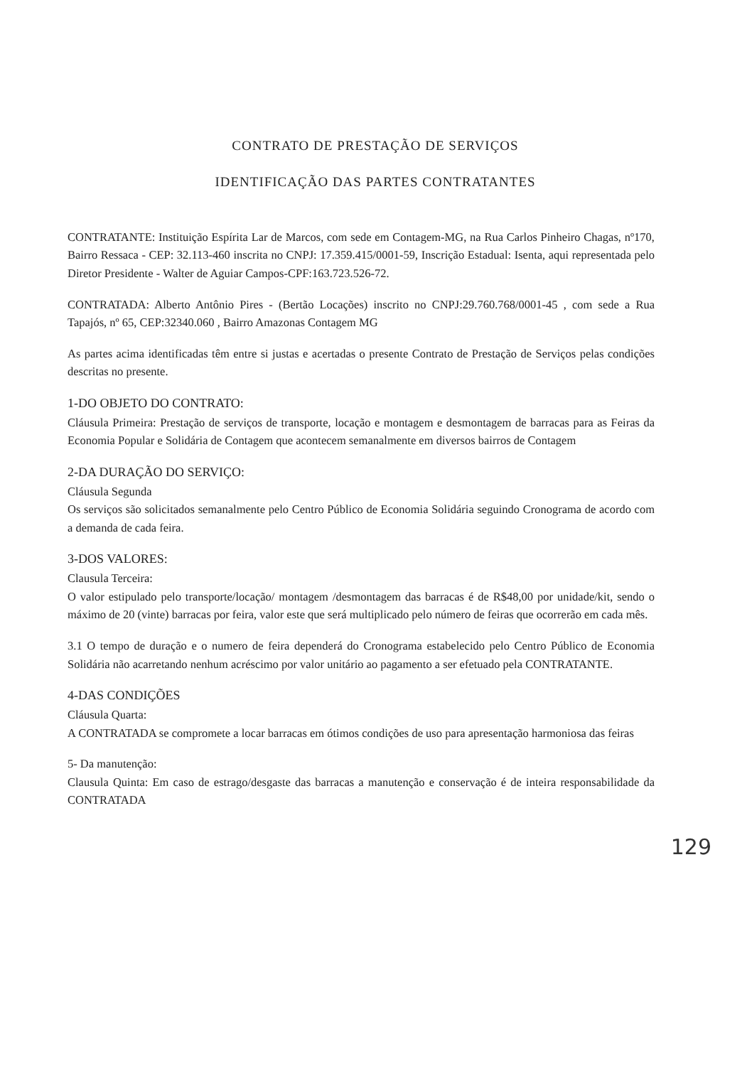CONTRATO DE PRESTAÇÃO DE SERVIÇOS
IDENTIFICAÇÃO DAS PARTES CONTRATANTES
CONTRATANTE: Instituição Espírita Lar de Marcos, com sede em Contagem-MG, na Rua Carlos Pinheiro Chagas, nº170, Bairro Ressaca - CEP: 32.113-460 inscrita no CNPJ: 17.359.415/0001-59, Inscrição Estadual: Isenta, aqui representada pelo Diretor Presidente - Walter de Aguiar Campos-CPF:163.723.526-72.
CONTRATADA: Alberto Antônio Pires - (Bertão Locações) inscrito no CNPJ:29.760.768/0001-45 , com sede a Rua Tapajós, nº 65, CEP:32340.060 , Bairro Amazonas Contagem MG
As partes acima identificadas têm entre si justas e acertadas o presente Contrato de Prestação de Serviços pelas condições descritas no presente.
1-DO OBJETO DO CONTRATO:
Cláusula Primeira: Prestação de serviços de transporte, locação e montagem e desmontagem de barracas para as Feiras da Economia Popular e Solidária de Contagem que acontecem semanalmente em diversos bairros de Contagem
2-DA DURAÇÃO DO SERVIÇO:
Cláusula Segunda
Os serviços são solicitados semanalmente pelo Centro Público de Economia Solidária seguindo Cronograma de acordo com a demanda de cada feira.
3-DOS VALORES:
Clausula Terceira:
O valor estipulado pelo transporte/locação/ montagem /desmontagem das barracas é de R$48,00 por unidade/kit, sendo o máximo de 20 (vinte) barracas por feira, valor este que será multiplicado pelo número de feiras que ocorrerão em cada mês.
3.1 O tempo de duração e o numero de feira dependerá do Cronograma estabelecido pelo Centro Público de Economia Solidária não acarretando nenhum acréscimo por valor unitário ao pagamento a ser efetuado pela CONTRATANTE.
4-DAS CONDIÇÕES
Cláusula Quarta:
A CONTRATADA se compromete a locar barracas em ótimos condições de uso para apresentação harmoniosa das feiras
5- Da manutenção:
Clausula Quinta: Em caso de estrago/desgaste das barracas a manutenção e conservação é de inteira responsabilidade da CONTRATADA
129